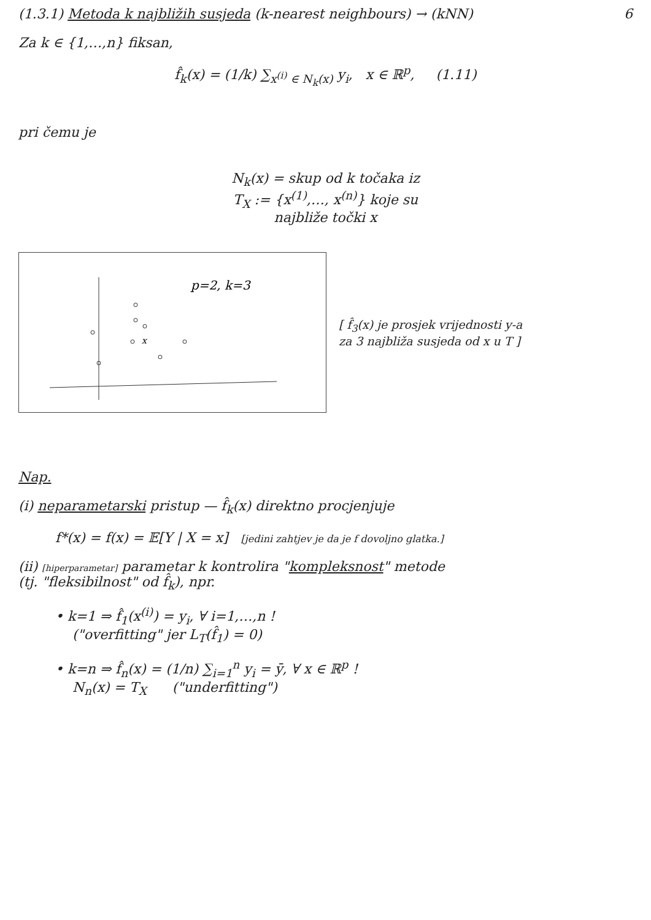(1.3.1) Metoda k najbližih susjeda (k-nearest neighbours) → (kNN)
6
Za k ∈ {1,…,n} fiksan,
f̂<sub>k</sub>(x) = (1/k) ∑<sub>x<sup>(i)</sup> ∈ N<sub>k</sub>(x)</sub> y<sub>i</sub>, x ∈ ℝ<sup>p</sup>, (1.11)
pri čemu je
N<sub>k</sub>(x) = skup od k točaka iz
T<sub>X</sub> := {x<sup>(1)</sup>,…, x<sup>(n)</sup>} koje su
najbliže točki x
p=2, k=3
x
[ f̂<sub>3</sub>(x) je prosjek vrijednosti y-a za 3 najbliža susjeda od x u T ]
Nap.
(i) neparametarski pristup — f̂<sub>k</sub>(x) direktno procjenjuje
f*(x) = f(x) = 𝔼[Y | X = x] [jedini zahtjev je da je f dovoljno glatka.]
(ii) [hiperparametar] parametar k kontrolira "kompleksnost" metode
(tj. "fleksibilnost" od f̂<sub>k</sub>), npr.
• k=1 ⇒ f̂<sub>1</sub>(x<sup>(i)</sup>) = y<sub>i</sub>, ∀ i=1,…,n !
("overfitting" jer L<sub>T</sub>(f̂<sub>1</sub>) = 0)
• k=n ⇒ f̂<sub>n</sub>(x) = (1/n) ∑<sub>i=1</sub><sup>n</sup> y<sub>i</sub> = ȳ, ∀ x ∈ ℝ<sup>p</sup> !
N<sub>n</sub>(x) = T<sub>X</sub> ("underfitting")